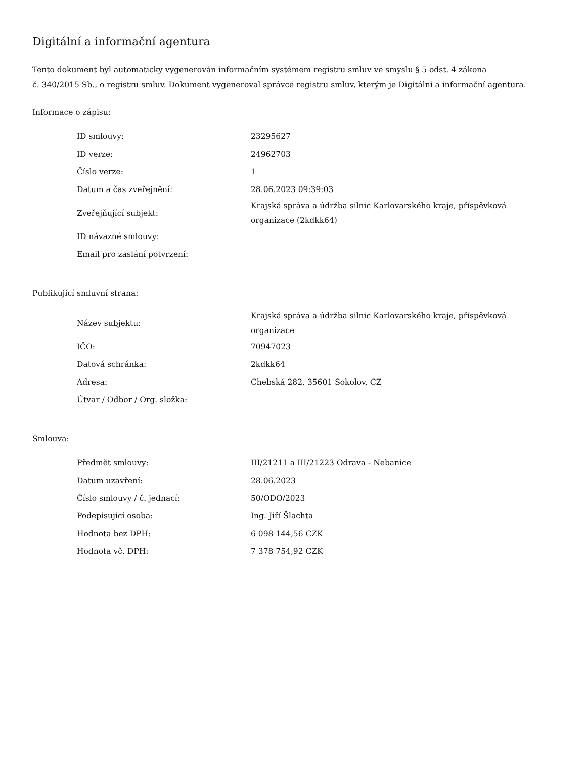Digitální a informační agentura
Tento dokument byl automaticky vygenerován informačním systémem registru smluv ve smyslu § 5 odst. 4 zákona
č. 340/2015 Sb., o registru smluv. Dokument vygeneroval správce registru smluv, kterým je Digitální a informační agentura.
Informace o zápisu:
| ID smlouvy: | 23295627 |
| ID verze: | 24962703 |
| Číslo verze: | 1 |
| Datum a čas zveřejnění: | 28.06.2023 09:39:03 |
| Zveřejňující subjekt: | Krajská správa a údržba silnic Karlovarského kraje, příspěvková organizace (2kdkk64) |
| ID návazné smlouvy: | |
| Email pro zaslání potvrzení: | |
Publikující smluvní strana:
| Název subjektu: | Krajská správa a údržba silnic Karlovarského kraje, příspěvková organizace |
| IČO: | 70947023 |
| Datová schránka: | 2kdkk64 |
| Adresa: | Chebská 282, 35601 Sokolov, CZ |
| Útvar / Odbor / Org. složka: | |
Smlouva:
| Předmět smlouvy: | III/21211 a III/21223 Odrava - Nebanice |
| Datum uzavření: | 28.06.2023 |
| Číslo smlouvy / č. jednací: | 50/ODO/2023 |
| Podepisující osoba: | Ing. Jiří Šlachta |
| Hodnota bez DPH: | 6 098 144,56 CZK |
| Hodnota vč. DPH: | 7 378 754,92 CZK |